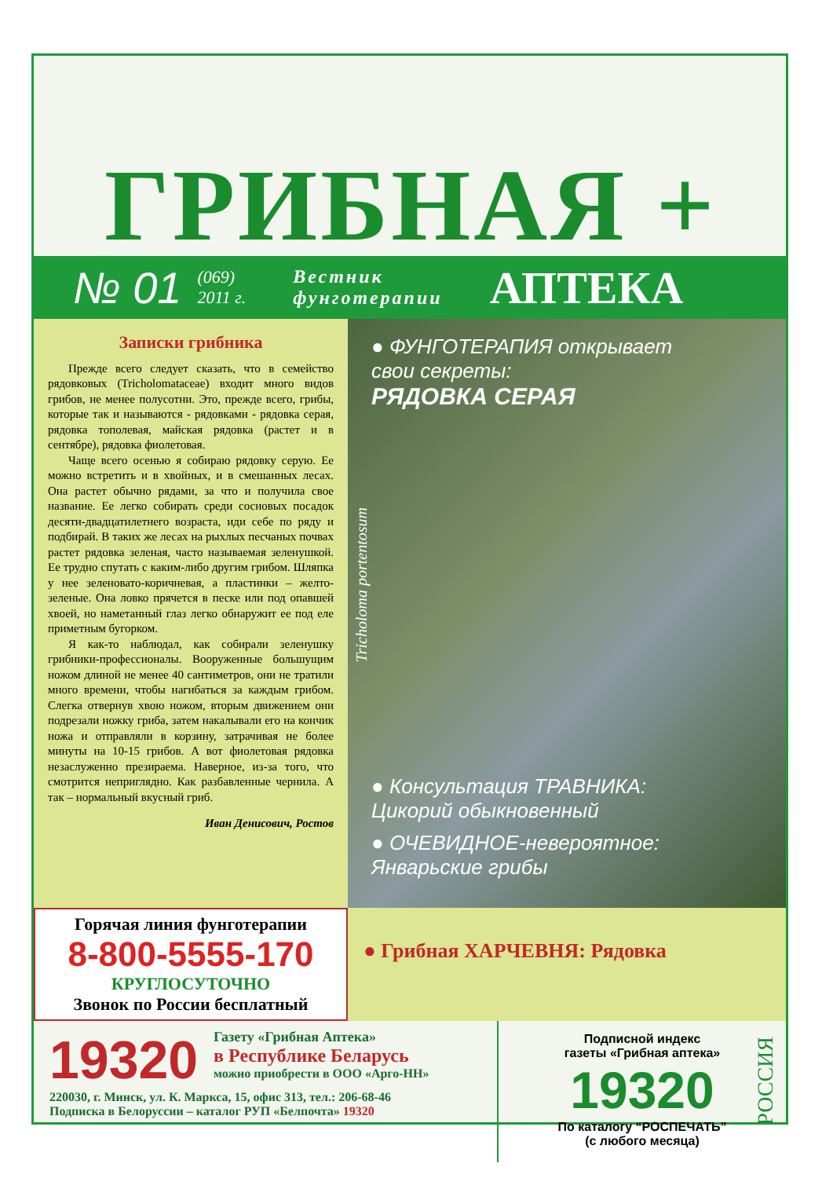ГРИБНАЯ +
№ 01 (069)
2011 г. Вестник
фунготерапии АПТЕКА
Записки грибника
Прежде всего следует сказать, что в семейство рядовковых (Tricholomataceae) входит много видов грибов, не менее полусотни. Это, прежде всего, грибы, которые так и называются - рядовками - рядовка серая, рядовка тополевая, майская рядовка (растет и в сентябре), рядовка фиолетовая.
Чаще всего осенью я собираю рядовку серую. Ее можно встретить и в хвойных, и в смешанных лесах. Она растет обычно рядами, за что и получила свое название. Ее легко собирать среди сосновых посадок десяти-двадцатилетнего возраста, иди себе по ряду и подбирай. В таких же лесах на рыхлых песчаных почвах растет рядовка зеленая, часто называемая зеленушкой. Ее трудно спутать с каким-либо другим грибом. Шляпка у нее зеленовато-коричневая, а пластинки – желто-зеленые. Она ловко прячется в песке или под опавшей хвоей, но наметанный глаз легко обнаружит ее под еле приметным бугорком.
Я как-то наблюдал, как собирали зеленушку грибники-профессионалы. Вооруженные большущим ножом длиной не менее 40 сантиметров, они не тратили много времени, чтобы нагибаться за каждым грибом. Слегка отвернув хвою ножом, вторым движением они подрезали ножку гриба, затем накалывали его на кончик ножа и отправляли в корзину, затрачивая не более минуты на 10-15 грибов. А вот фиолетовая рядовка незаслуженно презираема. Наверное, из-за того, что смотрится неприглядно. Как разбавленные чернила. А так – нормальный вкусный гриб.
Иван Денисович, Ростов
Tricholoma portentosum
● ФУНГОТЕРАПИЯ открывает
свои секреты:
РЯДОВКА СЕРАЯ
● Консультация ТРАВНИКА:
Цикорий обыкновенный
● ОЧЕВИДНОЕ-невероятное:
Январьские грибы
Горячая линия фунготерапии
8-800-5555-170
КРУГЛОСУТОЧНО
Звонок по России бесплатный
● Грибная ХАРЧЕВНЯ: Рядовка
19320 Газету «Грибная Аптека»
в Республике Беларусь
можно приобрести в ООО «Арго-НН»
220030, г. Минск, ул. К. Маркса, 15, офис 313, тел.: 206-68-46
Подписка в Белоруссии – каталог РУП «Белпочта» 19320
Подписной индекс
газеты «Грибная аптека»
19320
По каталогу “РОСПЕЧАТЬ”
(с любого месяца)
РОССИЯ